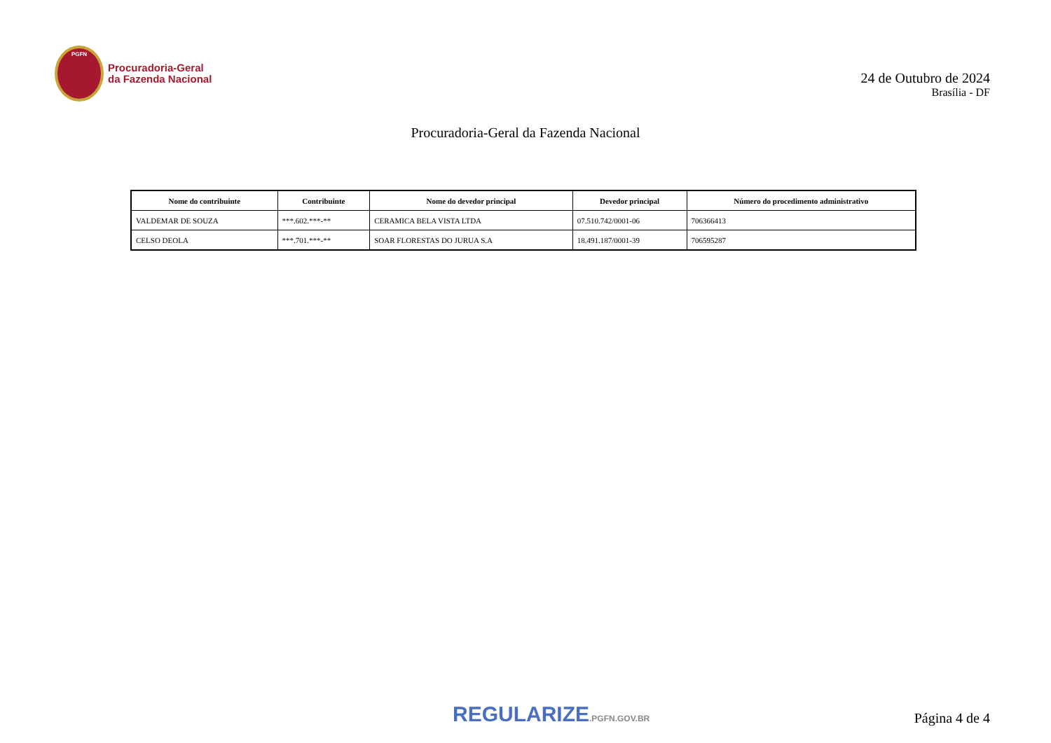PGFN
Procuradoria-Geral
da Fazenda Nacional
24 de Outubro de 2024
Brasília - DF
Procuradoria-Geral da Fazenda Nacional
| Nome do contribuinte | Contribuinte | Nome do devedor principal | Devedor principal | Número do procedimento administrativo |
| --- | --- | --- | --- | --- |
| VALDEMAR DE SOUZA | ***.602.***-** | CERAMICA BELA VISTA LTDA | 07.510.742/0001-06 | 706366413 |
| CELSO DEOLA | ***.701.***-** | SOAR FLORESTAS DO JURUA S.A | 18.491.187/0001-39 | 706595287 |
REGULARIZE.PGFN.GOV.BR Página 4 de 4